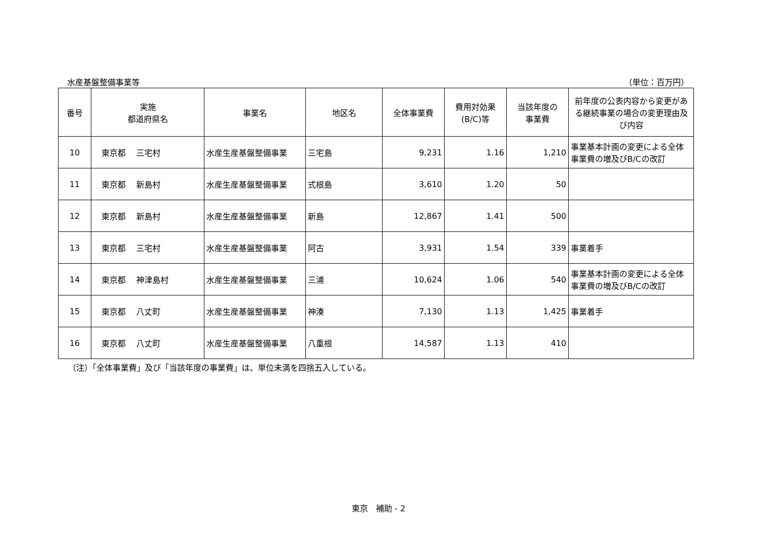水産基盤整備事業等 （単位：百万円）
| 番号 | 実施 都道府県名 | 事業名 | 地区名 | 全体事業費 | 費用対効果 (B/C)等 | 当該年度の 事業費 | 前年度の公表内容から変更がある継続事業の場合の変更理由及び内容 |
| --- | --- | --- | --- | --- | --- | --- | --- |
| 10 | 東京都 三宅村 | 水産生産基盤整備事業 | 三宅島 | 9,231 | 1.16 | 1,210 | 事業基本計画の変更による全体事業費の増及びB/Cの改訂 |
| 11 | 東京都 新島村 | 水産生産基盤整備事業 | 式根島 | 3,610 | 1.20 | 50 | |
| 12 | 東京都 新島村 | 水産生産基盤整備事業 | 新島 | 12,867 | 1.41 | 500 | |
| 13 | 東京都 三宅村 | 水産生産基盤整備事業 | 阿古 | 3,931 | 1.54 | 339 | 事業着手 |
| 14 | 東京都 神津島村 | 水産生産基盤整備事業 | 三浦 | 10,624 | 1.06 | 540 | 事業基本計画の変更による全体事業費の増及びB/Cの改訂 |
| 15 | 東京都 八丈町 | 水産生産基盤整備事業 | 神湊 | 7,130 | 1.13 | 1,425 | 事業着手 |
| 16 | 東京都 八丈町 | 水産生産基盤整備事業 | 八重根 | 14,587 | 1.13 | 410 | |
（注）「全体事業費」及び「当該年度の事業費」は、単位未満を四捨五入している。
東京　補助 - 2